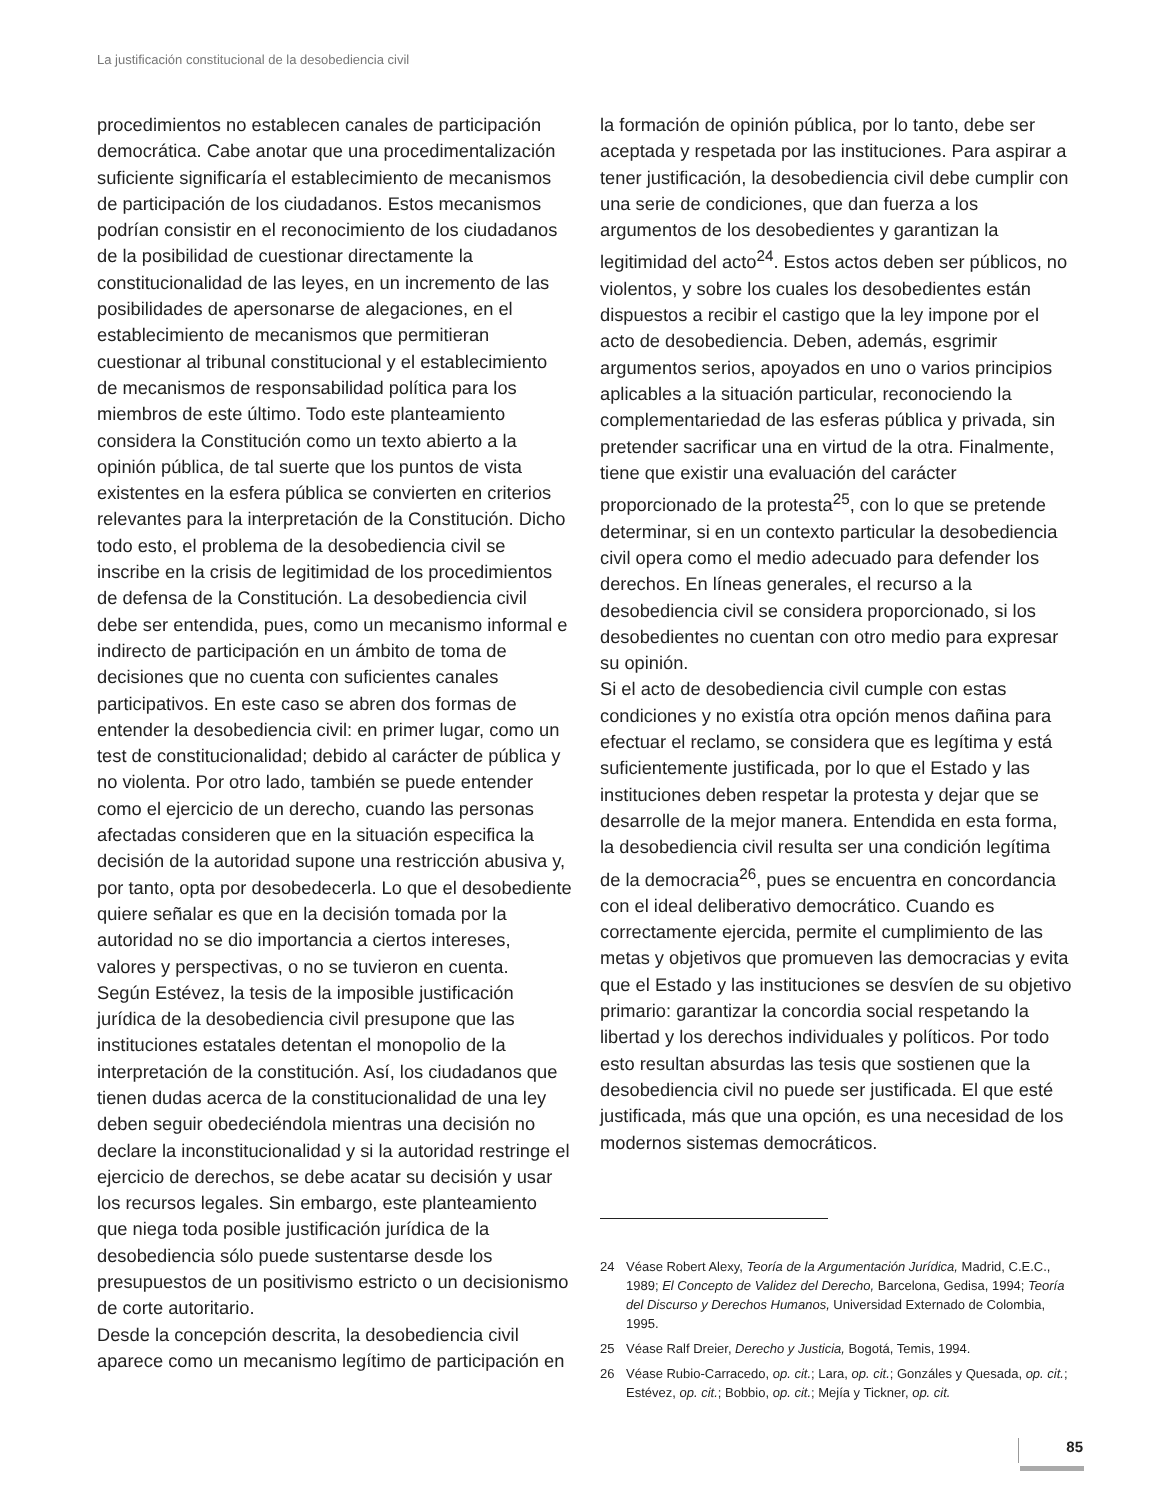La justificación constitucional de la desobediencia civil
procedimientos no establecen canales de participación democrática. Cabe anotar que una procedimentalización suficiente significaría el establecimiento de mecanismos de participación de los ciudadanos. Estos mecanismos podrían consistir en el reconocimiento de los ciudadanos de la posibilidad de cuestionar directamente la constitucionalidad de las leyes, en un incremento de las posibilidades de apersonarse de alegaciones, en el establecimiento de mecanismos que permitieran cuestionar al tribunal constitucional y el establecimiento de mecanismos de responsabilidad política para los miembros de este último. Todo este planteamiento considera la Constitución como un texto abierto a la opinión pública, de tal suerte que los puntos de vista existentes en la esfera pública se convierten en criterios relevantes para la interpretación de la Constitución. Dicho todo esto, el problema de la desobediencia civil se inscribe en la crisis de legitimidad de los procedimientos de defensa de la Constitución. La desobediencia civil debe ser entendida, pues, como un mecanismo informal e indirecto de participación en un ámbito de toma de decisiones que no cuenta con suficientes canales participativos. En este caso se abren dos formas de entender la desobediencia civil: en primer lugar, como un test de constitucionalidad; debido al carácter de pública y no violenta. Por otro lado, también se puede entender como el ejercicio de un derecho, cuando las personas afectadas consideren que en la situación especifica la decisión de la autoridad supone una restricción abusiva y, por tanto, opta por desobedecerla. Lo que el desobediente quiere señalar es que en la decisión tomada por la autoridad no se dio importancia a ciertos intereses, valores y perspectivas, o no se tuvieron en cuenta.
Según Estévez, la tesis de la imposible justificación jurídica de la desobediencia civil presupone que las instituciones estatales detentan el monopolio de la interpretación de la constitución. Así, los ciudadanos que tienen dudas acerca de la constitucionalidad de una ley deben seguir obedeciéndola mientras una decisión no declare la inconstitucionalidad y si la autoridad restringe el ejercicio de derechos, se debe acatar su decisión y usar los recursos legales. Sin embargo, este planteamiento que niega toda posible justificación jurídica de la desobediencia sólo puede sustentarse desde los presupuestos de un positivismo estricto o un decisionismo de corte autoritario.
Desde la concepción descrita, la desobediencia civil aparece como un mecanismo legítimo de participación en
la formación de opinión pública, por lo tanto, debe ser aceptada y respetada por las instituciones. Para aspirar a tener justificación, la desobediencia civil debe cumplir con una serie de condiciones, que dan fuerza a los argumentos de los desobedientes y garantizan la legitimidad del acto<sup>24</sup>. Estos actos deben ser públicos, no violentos, y sobre los cuales los desobedientes están dispuestos a recibir el castigo que la ley impone por el acto de desobediencia. Deben, además, esgrimir argumentos serios, apoyados en uno o varios principios aplicables a la situación particular, reconociendo la complementariedad de las esferas pública y privada, sin pretender sacrificar una en virtud de la otra. Finalmente, tiene que existir una evaluación del carácter proporcionado de la protesta<sup>25</sup>, con lo que se pretende determinar, si en un contexto particular la desobediencia civil opera como el medio adecuado para defender los derechos. En líneas generales, el recurso a la desobediencia civil se considera proporcionado, si los desobedientes no cuentan con otro medio para expresar su opinión.
Si el acto de desobediencia civil cumple con estas condiciones y no existía otra opción menos dañina para efectuar el reclamo, se considera que es legítima y está suficientemente justificada, por lo que el Estado y las instituciones deben respetar la protesta y dejar que se desarrolle de la mejor manera. Entendida en esta forma, la desobediencia civil resulta ser una condición legítima de la democracia<sup>26</sup>, pues se encuentra en concordancia con el ideal deliberativo democrático. Cuando es correctamente ejercida, permite el cumplimiento de las metas y objetivos que promueven las democracias y evita que el Estado y las instituciones se desvíen de su objetivo primario: garantizar la concordia social respetando la libertad y los derechos individuales y políticos. Por todo esto resultan absurdas las tesis que sostienen que la desobediencia civil no puede ser justificada. El que esté justificada, más que una opción, es una necesidad de los modernos sistemas democráticos.
24 Véase Robert Alexy, Teoría de la Argumentación Jurídica, Madrid, C.E.C., 1989; El Concepto de Validez del Derecho, Barcelona, Gedisa, 1994; Teoría del Discurso y Derechos Humanos, Universidad Externado de Colombia, 1995.
25 Véase Ralf Dreier, Derecho y Justicia, Bogotá, Temis, 1994.
26 Véase Rubio-Carracedo, op. cit.; Lara, op. cit.; Gonzáles y Quesada, op. cit.; Estévez, op. cit.; Bobbio, op. cit.; Mejía y Tickner, op. cit.
85